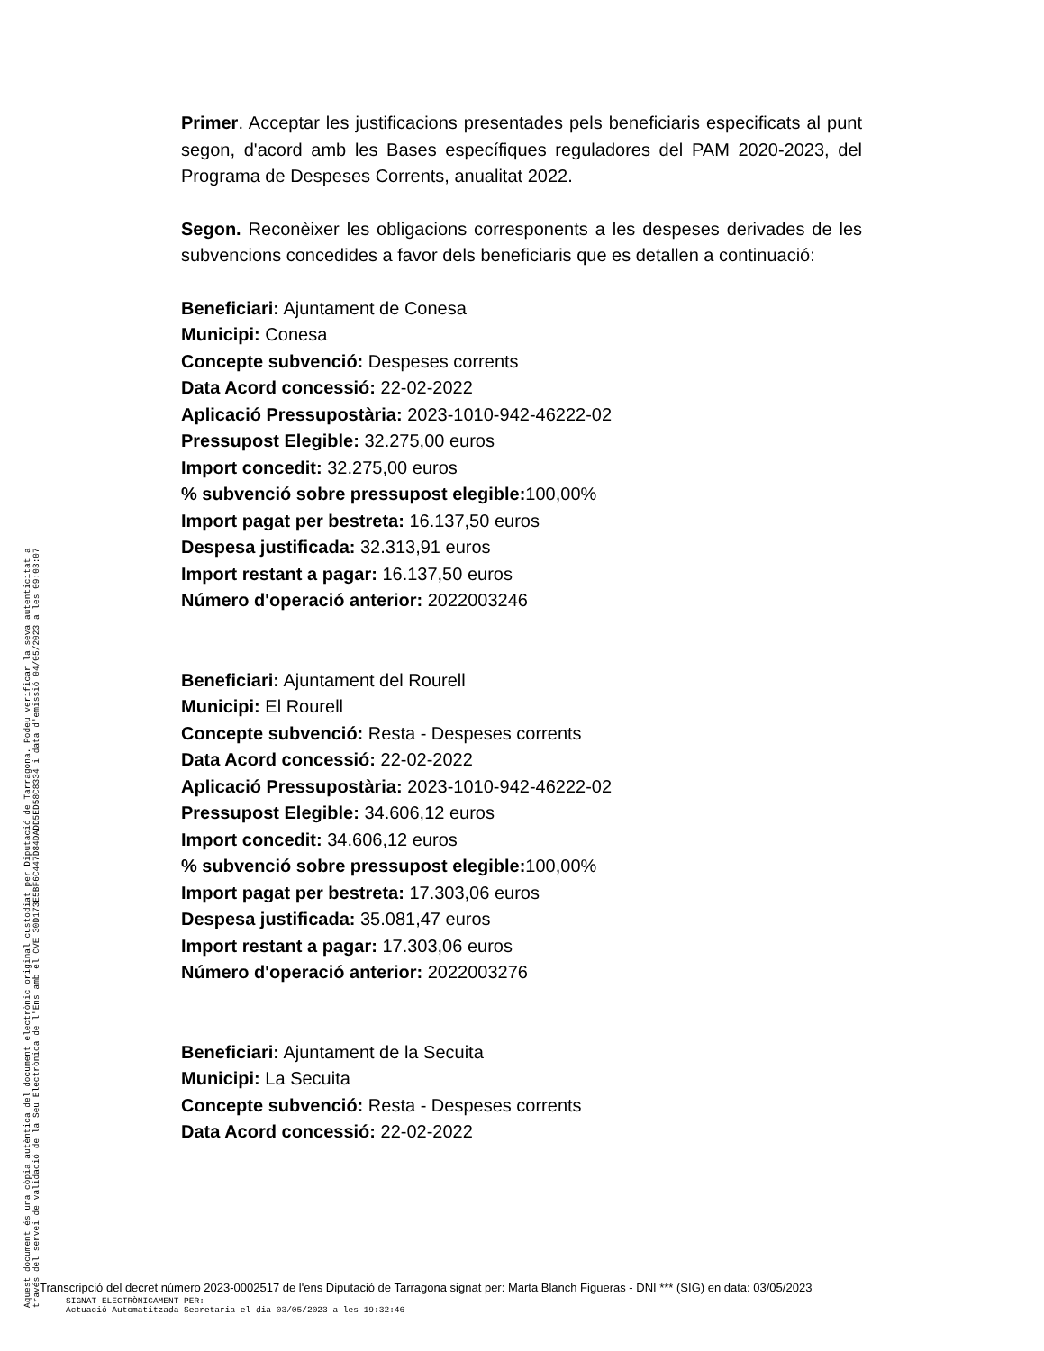Primer. Acceptar les justificacions presentades pels beneficiaris especificats al punt segon, d'acord amb les Bases específiques reguladores del PAM 2020-2023, del Programa de Despeses Corrents, anualitat 2022.
Segon. Reconèixer les obligacions corresponents a les despeses derivades de les subvencions concedides a favor dels beneficiaris que es detallen a continuació:
Beneficiari: Ajuntament de Conesa
Municipi: Conesa
Concepte subvenció: Despeses corrents
Data Acord concessió: 22-02-2022
Aplicació Pressupostària: 2023-1010-942-46222-02
Pressupost Elegible: 32.275,00 euros
Import concedit: 32.275,00 euros
% subvenció sobre pressupost elegible: 100,00%
Import pagat per bestreta: 16.137,50 euros
Despesa justificada: 32.313,91 euros
Import restant a pagar: 16.137,50 euros
Número d'operació anterior: 2022003246
Beneficiari: Ajuntament del Rourell
Municipi: El Rourell
Concepte subvenció: Resta - Despeses corrents
Data Acord concessió: 22-02-2022
Aplicació Pressupostària: 2023-1010-942-46222-02
Pressupost Elegible: 34.606,12 euros
Import concedit: 34.606,12 euros
% subvenció sobre pressupost elegible: 100,00%
Import pagat per bestreta: 17.303,06 euros
Despesa justificada: 35.081,47 euros
Import restant a pagar: 17.303,06 euros
Número d'operació anterior: 2022003276
Beneficiari: Ajuntament de la Secuita
Municipi: La Secuita
Concepte subvenció: Resta - Despeses corrents
Data Acord concessió: 22-02-2022
Aquest document és una còpia autèntica del document electrònic original custodiat per Diputació de Tarragona. Podeu verificar la seva autenticitat a
través del servei de validació de la Seu Electrònica de l'Ens amb el CVE 30D173E5BF6C447D84DADD5ED58C8334 i data d'emissió 04/05/2023 a les 09:03:07
Transcripció del decret número 2023-0002517 de l'ens Diputació de Tarragona signat per: Marta Blanch Figueras - DNI *** (SIG) en data: 03/05/2023
SIGNAT ELECTRÒNICAMENT PER:
Actuació Automatitzada Secretaria el dia 03/05/2023 a les 19:32:46